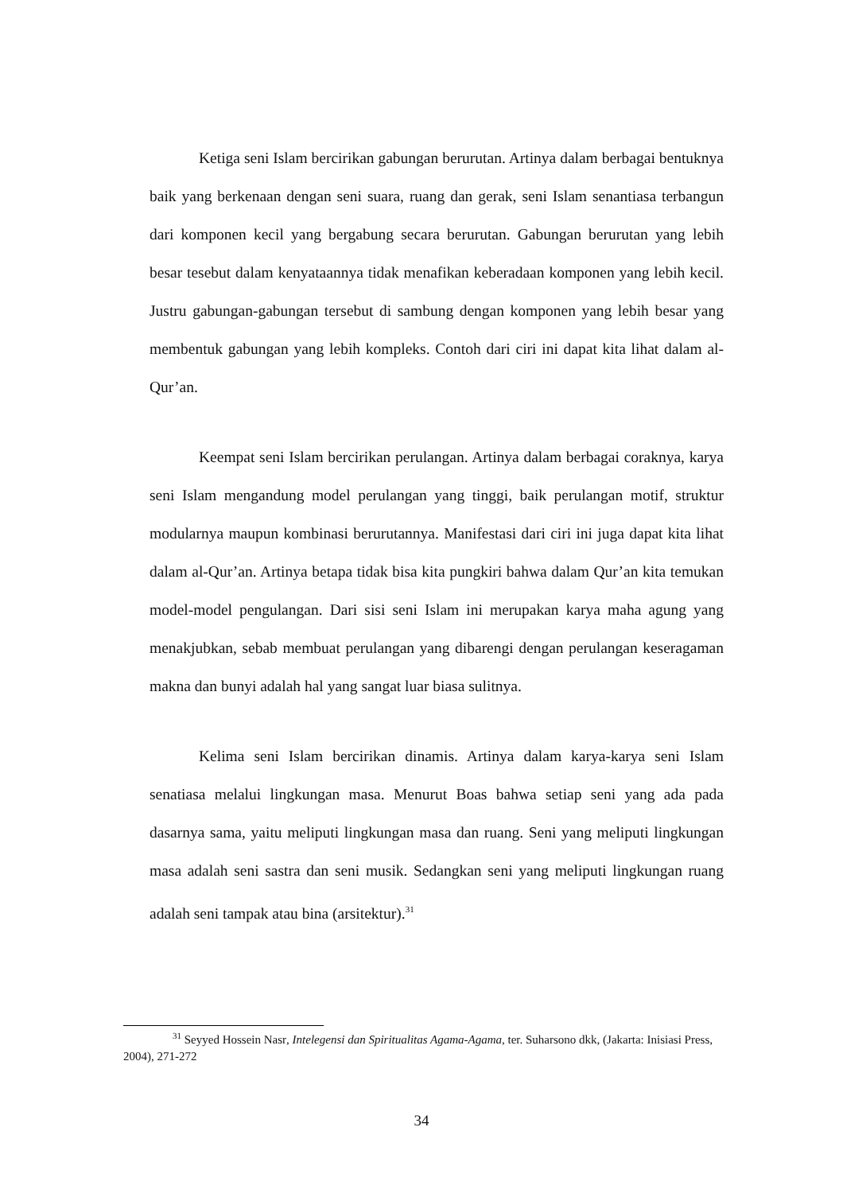Ketiga seni Islam bercirikan gabungan berurutan. Artinya dalam berbagai bentuknya baik yang berkenaan dengan seni suara, ruang dan gerak, seni Islam senantiasa terbangun dari komponen kecil yang bergabung secara berurutan. Gabungan berurutan yang lebih besar tesebut dalam kenyataannya tidak menafikan keberadaan komponen yang lebih kecil. Justru gabungan-gabungan tersebut di sambung dengan komponen yang lebih besar yang membentuk gabungan yang lebih kompleks. Contoh dari ciri ini dapat kita lihat dalam al-Qur’an.
Keempat seni Islam bercirikan perulangan. Artinya dalam berbagai coraknya, karya seni Islam mengandung model perulangan yang tinggi, baik perulangan motif, struktur modularnya maupun kombinasi berurutannya. Manifestasi dari ciri ini juga dapat kita lihat dalam al-Qur’an. Artinya betapa tidak bisa kita pungkiri bahwa dalam Qur’an kita temukan model-model pengulangan. Dari sisi seni Islam ini merupakan karya maha agung yang menakjubkan, sebab membuat perulangan yang dibarengi dengan perulangan keseragaman makna dan bunyi adalah hal yang sangat luar biasa sulitnya.
Kelima seni Islam bercirikan dinamis. Artinya dalam karya-karya seni Islam senatiasa melalui lingkungan masa. Menurut Boas bahwa setiap seni yang ada pada dasarnya sama, yaitu meliputi lingkungan masa dan ruang. Seni yang meliputi lingkungan masa adalah seni sastra dan seni musik. Sedangkan seni yang meliputi lingkungan ruang adalah seni tampak atau bina (arsitektur).<sup>31</sup>
<sup>31</sup> Seyyed Hossein Nasr, Intelegensi dan Spiritualitas Agama-Agama, ter. Suharsono dkk, (Jakarta: Inisiasi Press, 2004), 271-272
34